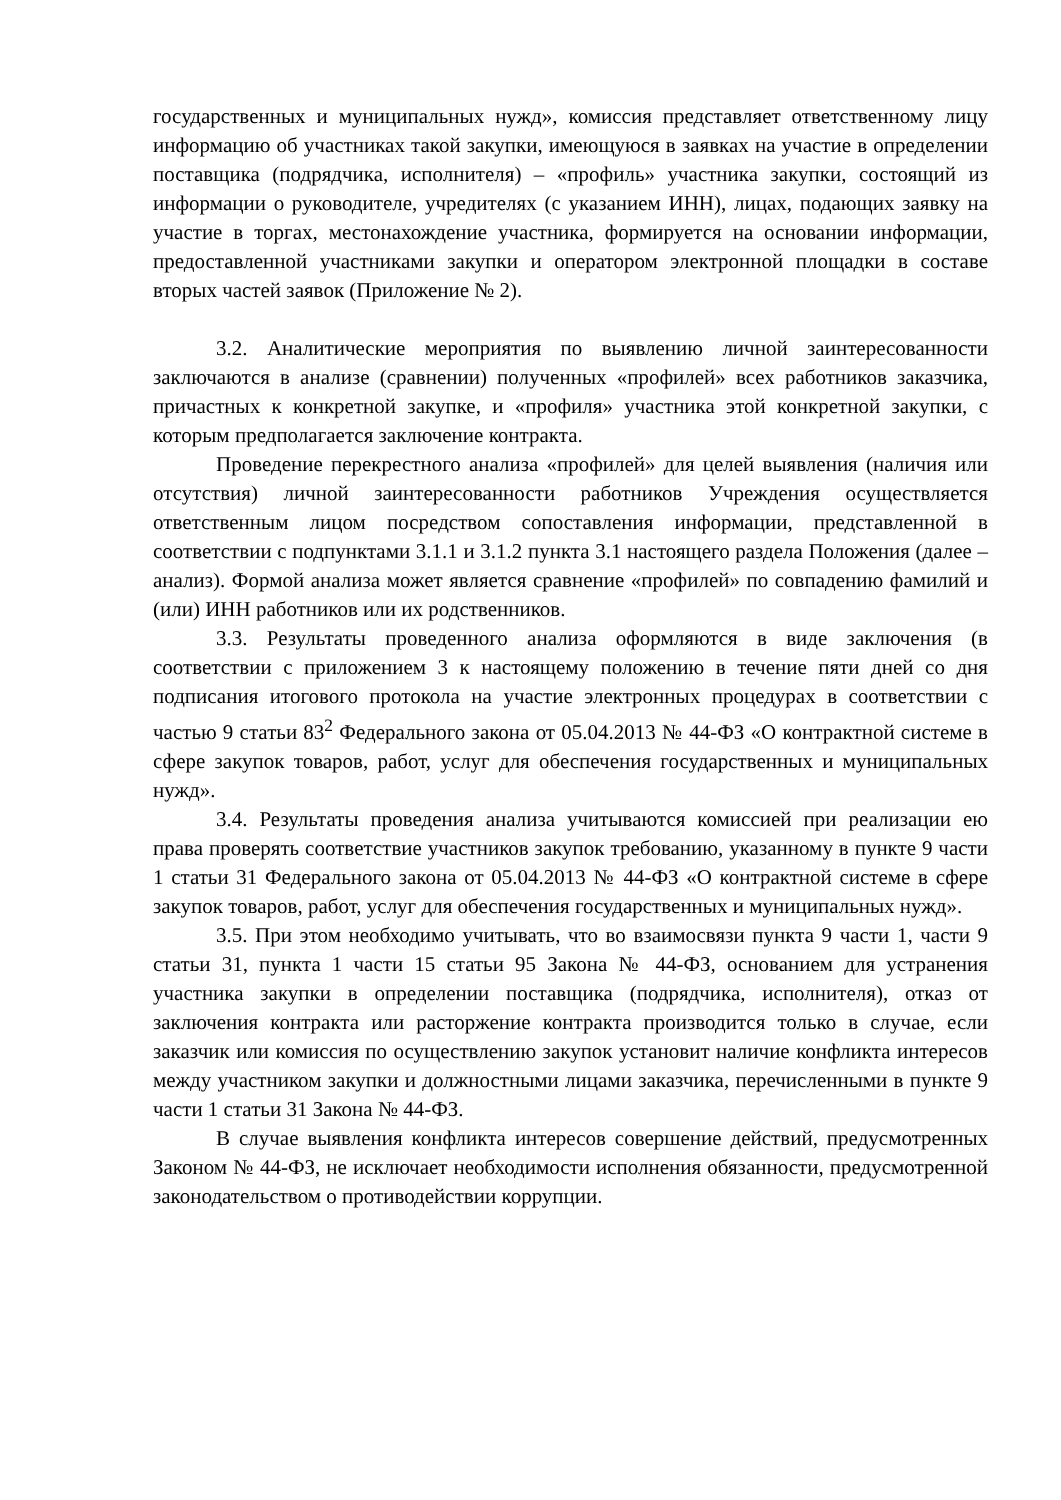государственных и муниципальных нужд», комиссия представляет ответственному лицу информацию об участниках такой закупки, имеющуюся в заявках на участие в определении поставщика (подрядчика, исполнителя) – «профиль» участника закупки, состоящий из информации о руководителе, учредителях (с указанием ИНН), лицах, подающих заявку на участие в торгах, местонахождение участника, формируется на основании информации, предоставленной участниками закупки и оператором электронной площадки в составе вторых частей заявок (Приложение № 2).
3.2. Аналитические мероприятия по выявлению личной заинтересованности заключаются в анализе (сравнении) полученных «профилей» всех работников заказчика, причастных к конкретной закупке, и «профиля» участника этой конкретной закупки, с которым предполагается заключение контракта.
Проведение перекрестного анализа «профилей» для целей выявления (наличия или отсутствия) личной заинтересованности работников Учреждения осуществляется ответственным лицом посредством сопоставления информации, представленной в соответствии с подпунктами 3.1.1 и 3.1.2 пункта 3.1 настоящего раздела Положения (далее – анализ). Формой анализа может является сравнение «профилей» по совпадению фамилий и (или) ИНН работников или их родственников.
3.3. Результаты проведенного анализа оформляются в виде заключения (в соответствии с приложением 3 к настоящему положению в течение пяти дней со дня подписания итогового протокола на участие электронных процедурах в соответствии с частью 9 статьи 83<sup>2</sup> Федерального закона от 05.04.2013 № 44-ФЗ «О контрактной системе в сфере закупок товаров, работ, услуг для обеспечения государственных и муниципальных нужд».
3.4. Результаты проведения анализа учитываются комиссией при реализации ею права проверять соответствие участников закупок требованию, указанному в пункте 9 части 1 статьи 31 Федерального закона от 05.04.2013 № 44-ФЗ «О контрактной системе в сфере закупок товаров, работ, услуг для обеспечения государственных и муниципальных нужд».
3.5. При этом необходимо учитывать, что во взаимосвязи пункта 9 части 1, части 9 статьи 31, пункта 1 части 15 статьи 95 Закона № 44-ФЗ, основанием для устранения участника закупки в определении поставщика (подрядчика, исполнителя), отказ от заключения контракта или расторжение контракта производится только в случае, если заказчик или комиссия по осуществлению закупок установит наличие конфликта интересов между участником закупки и должностными лицами заказчика, перечисленными в пункте 9 части 1 статьи 31 Закона № 44-ФЗ.
В случае выявления конфликта интересов совершение действий, предусмотренных Законом № 44-ФЗ, не исключает необходимости исполнения обязанности, предусмотренной законодательством о противодействии коррупции.